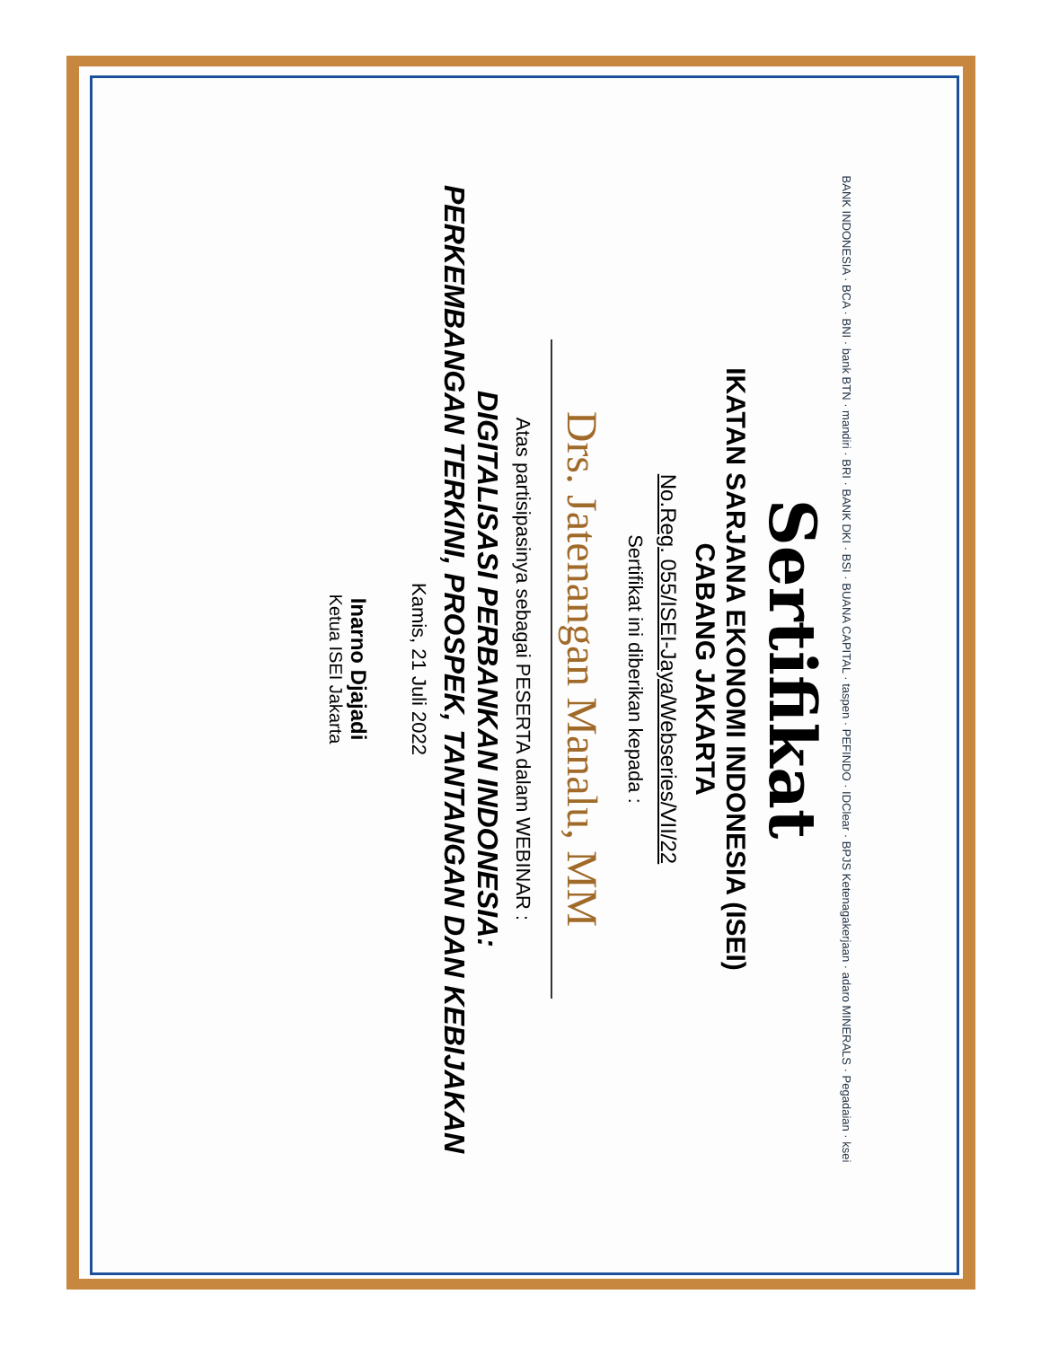BANK INDONESIA · BCA · BNI · bank BTN · mandiri · BRI · BANK DKI · BSI · BUANA CAPITAL · taspen · PEFINDO · IDClear · BPJS Ketenagakerjaan · adaro MINERALS · Pegadaian · ksei
Sertifikat
IKATAN SARJANA EKONOMI INDONESIA (ISEI)
CABANG JAKARTA
No.Reg. 055/ISEI-Jaya/Webseries/VII/22
Sertifikat ini diberikan kepada :
Drs. Jatenangan Manalu, MM
Atas partisipasinya sebagai PESERTA dalam WEBINAR :
DIGITALISASI PERBANKAN INDONESIA:
PERKEMBANGAN TERKINI, PROSPEK, TANTANGAN DAN KEBIJAKAN
Kamis, 21 Juli 2022
Inarno Djajadi
Ketua ISEI Jakarta